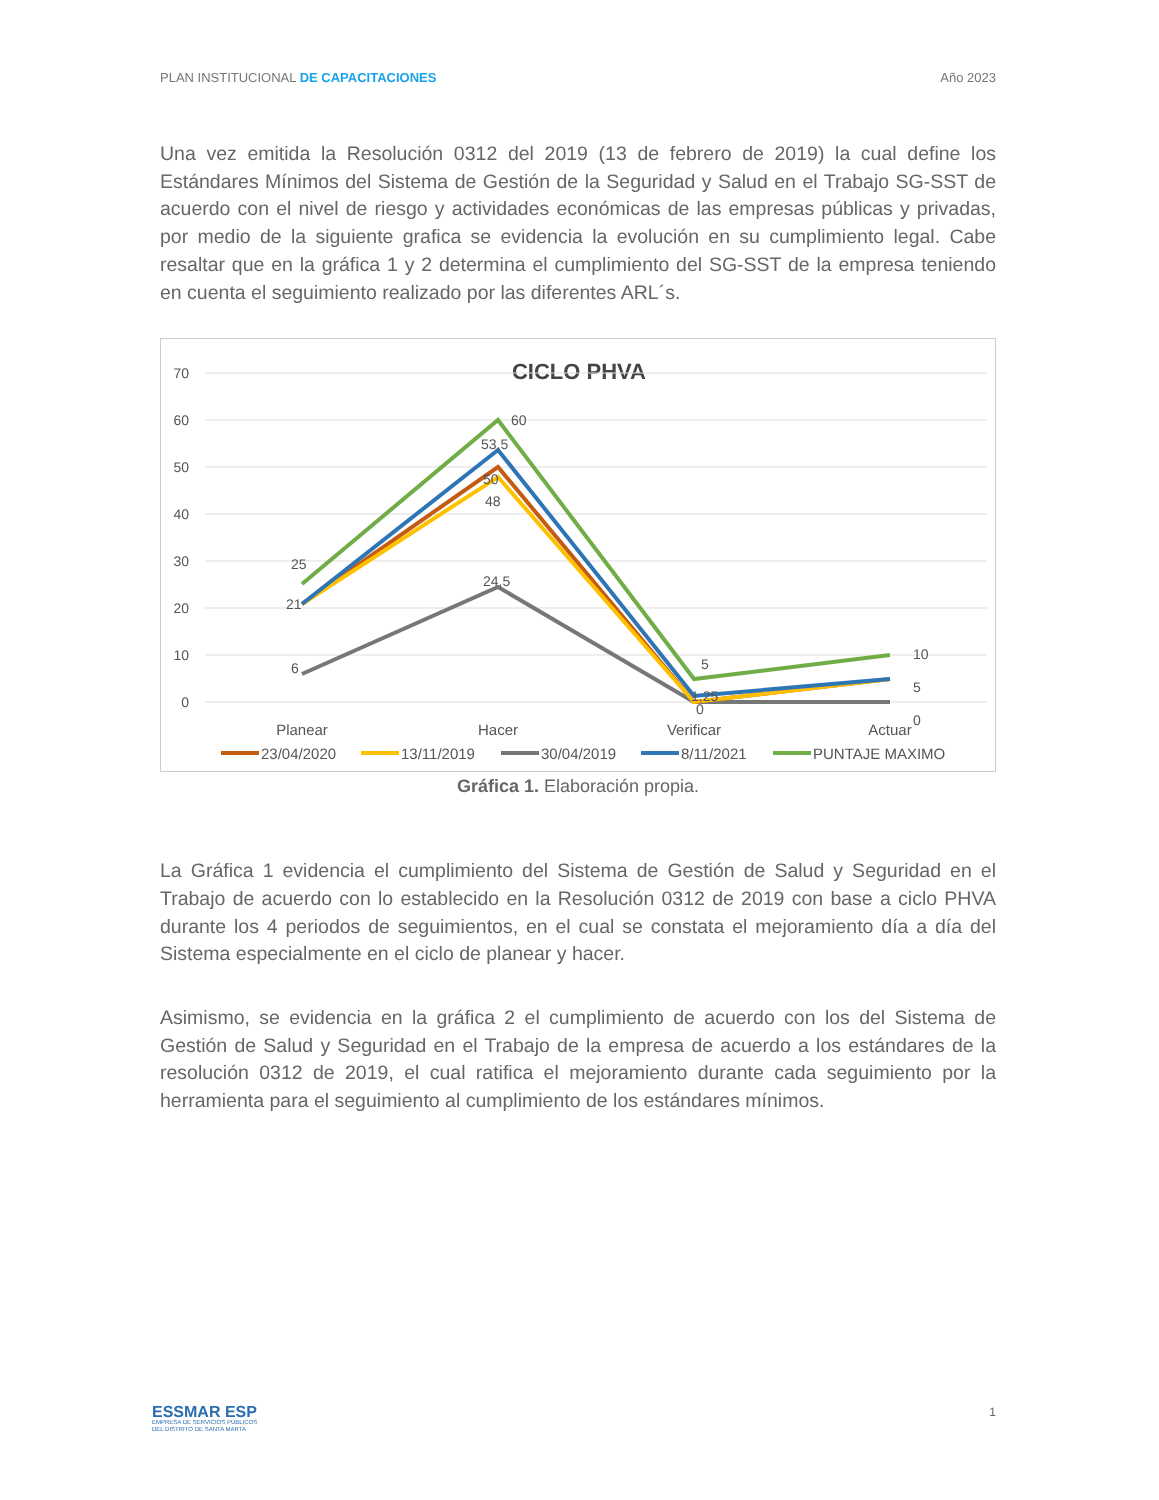PLAN INSTITUCIONAL DE CAPACITACIONES Año 2023
Una vez emitida la Resolución 0312 del 2019 (13 de febrero de 2019) la cual define los Estándares Mínimos del Sistema de Gestión de la Seguridad y Salud en el Trabajo SG-SST de acuerdo con el nivel de riesgo y actividades económicas de las empresas públicas y privadas, por medio de la siguiente grafica se evidencia la evolución en su cumplimiento legal. Cabe resaltar que en la gráfica 1 y 2 determina el cumplimiento del SG-SST de la empresa teniendo en cuenta el seguimiento realizado por las diferentes ARL´s.
CICLO PHVA
70
60
50
40
30
20
10
0
25
21
6
60
53,5
50
48
24,5
5
1,25
0
10
5
0
Planear
Hacer
Verificar
Actuar
23/04/2020
13/11/2019
30/04/2019
8/11/2021
PUNTAJE MAXIMO
Gráfica 1. Elaboración propia.
La Gráfica 1 evidencia el cumplimiento del Sistema de Gestión de Salud y Seguridad en el Trabajo de acuerdo con lo establecido en la Resolución 0312 de 2019 con base a ciclo PHVA durante los 4 periodos de seguimientos, en el cual se constata el mejoramiento día a día del Sistema especialmente en el ciclo de planear y hacer.
Asimismo, se evidencia en la gráfica 2 el cumplimiento de acuerdo con los del Sistema de Gestión de Salud y Seguridad en el Trabajo de la empresa de acuerdo a los estándares de la resolución 0312 de 2019, el cual ratifica el mejoramiento durante cada seguimiento por la herramienta para el seguimiento al cumplimiento de los estándares mínimos.
ESSMAR ESP
EMPRESA DE SERVICIOS PÚBLICOS
DEL DISTRITO DE SANTA MARTA
1